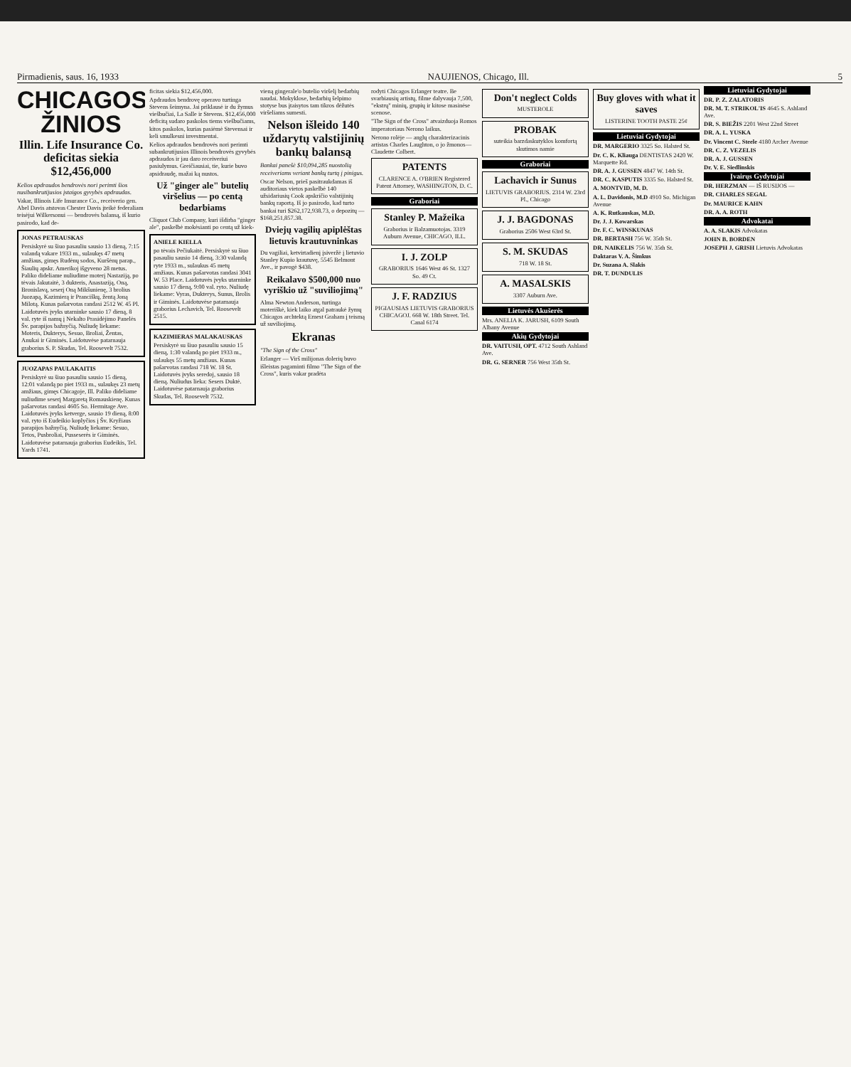Pirmadienis, saus. 16, 1933 NAUJIENOS, Chicago, Ill. 5
CHICAGOS ŽINIOS
Illin. Life Insurance Co. deficitas siekia $12,456,000
Kelios apdraudos bendrovės nori perimti šios nusibankrutijusios įstaigos gyvybės apdraudas.
Vakar, Illinois Life Insurance Co., receiverio gen. Abel Davis atstovas Chester Davis įteikė federaliam teisėjui Wilkersonui — bendrovės balansą, iš kurio pasirodo, kad de-
JONAS PETRAUSKAS
Persiskyrė su šiuo pasauliu sausio 13 dieną, 7:15 valandą vakare 1933 m., sulaukęs 47 metų amžiaus, gimęs Rudėnų sodos, Kuršėnų parap., Šiaulių apskr. Amerikoj išgyveno 28 metus. Paliko dideliame nuliudime moterį Nastaziją, po tėvais Jakutaitė, 3 dukteris, Anastaziją, Oną, Bronislavą, seserį Oną Mikšunienę, 3 brolius Juozapą, Kazimierą ir Pranciškų, žentą Joną Milotą. Kunas pašarvotas randasi 2512 W. 45 Pl. Laidotuvės įvyks utarninke sausio 17 dieną, 8 val. ryte iš namų į Nekalto Prasidėjimo Panelės Šv. parapijos bažnyčią. Nuliudę liekame: Moteris, Dukterys, Sesuo, Broliai, Žentas, Anukai ir Giminės. Laidotuvėse patarnauja graborius S. P. Skudas, Tel. Roosevelt 7532.
JUOZAPAS PAULAKAITIS
Persiskyrė su šiuo pasauliu sausio 15 dieną, 12:01 valandą po piet 1933 m., sulaukęs 23 metų amžiaus, gimęs Chicagoje, Ill. Paliko dideliame nuliudime seserį Margaretą Romauskienę. Kunas pašarvotas randasi 4605 So. Hermitage Ave. Laidotuvės įvyks ketverge, sausio 19 dieną, 8:00 val. ryto iš Eudeikio koplyčios į Šv. Kryžiaus parapijos bažnyčią. Nuliudę liekame: Sesuo, Tetos, Pusbroliai, Pusseserės ir Giminės. Laidotuvėse patarnauja graborius Eudeikis, Tel. Yards 1741.
ficitas siekia $12,456,000.
Apdraudos bendrovę operavo turtinga Stevens šeimyna. Jai priklausė ir du žymus viešbučiai, La Salle ir Stevens. $12,456,000 deficitą sudaro paskolos tiems viešbučiams, kitos paskolos, kurias pasiėmė Stevensai ir keli smulkesni investmentai.
Kelios apdraudos bendrovės nori perimti subankrutijusios Illinois bendrovės gyvybės apdraudos ir jau daro receiveriui pasiulymus. Greičiausiai, tie, kurie buvo apsidraudę, mažai ką nustos.
Už "ginger ale" butelių viršelius — po centą bedarbiams
Cliquot Club Company, kuri išdirba "ginger ale", paskelbė mokėsianti po centą už kiek-
ANIELE KIELLA
po tėvais Pečiukaitė. Persiskyrė su šiuo pasauliu sausio 14 dieną, 3:30 valandą ryte 1933 m., sulaukus 45 metų amžiaus. Kunas pašarvotas randasi 3041 W. 53 Place. Laidotuvės įvyks utarninke sausio 17 dieną, 9:00 val. ryto. Nuliudę liekame: Vyras, Dukterys, Sunus, Brolis ir Giminės. Laidotuvėse patarnauja graborius Lechavich, Tel. Roosevelt 2515.
KAZIMIERAS MALAKAUSKAS
Persiskyrė su šiuo pasauliu sausio 15 dieną, 1:30 valandą po piet 1933 m., sulaukęs 55 metų amžiaus. Kunas pašarvotas randasi 718 W. 18 St. Laidotuvės įvyks seredoj, sausio 18 dieną. Nuliudus lieka: Sesers Duktė. Laidotuvėse patarnauja graborius Skudas, Tel. Roosevelt 7532.
vieną gingerale'o butelio viršelį bedarbių naudai. Mokyklose, bedarbių šelpimo stotyse bus įtaisytos tam tikros dėžutės viršeliams sumesti.
Nelson išleido 140 uždarytų valstijinių bankų balansą
Bankai panešė $10,094,285 nuostolių receiveriams veriant bankų turtą į pinigus.
Oscar Nelson, prieš pasitraukdamas iš auditoriaus vietos paskelbė 140 užsidariusių Cook apskričio valstijinių bankų raportą. Iš jo pasirodo, kad turto bankai turi $262,172,938.73, o depozitų — $168,251,857.38.
Dviejų vagilių apiplėštas lietuvis krautuvninkas
Du vagiliai, ketvirtadienį įsiveržė į lietuvio Stanley Kupio krautuvę, 5545 Belmont Ave., ir pavogė $438.
Reikalavo $500,000 nuo vyriškio už "suviliojimą"
Alma Newton Anderson, turtinga moteriškė, kiek laiko atgal patraukė žymų Chicagos archtektą Ernest Graham į teismą už suviliojimą.
Ekranas
"The Sign of the Cross"
Erlanger — Virš milijonas dolerių buvo išleistas pagaminti filmo "The Sign of the Cross", kuris vakar pradėta
rodyti Chicagos Erlanger teatre. Be svarbiausių artistų, filme dalyvauja 7,500, "ekstrų" minių, grupių ir kitose masinėse scenose.
"The Sign of the Cross" atvaizduoja Romos imperatoriaus Nerono laikus.
Nerono rolėje — anglų charakterizacinis artistas Charles Laughton, o jo žmonos—Claudette Colbert.
PATENTS
CLARENCE A. O'BRIEN Registered Patent Attorney, WASHINGTON, D. C.
Graboriai
Stanley P. Mažeika
Graborius ir Balzamuotojas. 3319 Auburn Avenue, CHICAGO, ILL.
I. J. ZOLP
GRABORIUS 1646 West 46 St. 1327 So. 49 Ct.
J. F. RADZIUS
PIGIAUSIAS LIETUVIS GRABORIUS CHICAGOJ. 668 W. 18th Street. Tel. Canal 6174
Don't neglect Colds
MUSTEROLE
PROBAK
suteikia barzdaskutyklos komfortą skutimos namie
Graboriai
Lachavich ir Sunus
LIETUVIS GRABORIUS. 2314 W. 23rd Pl., Chicago
J. J. BAGDONAS
Graborius 2506 West 63rd St.
S. M. SKUDAS
718 W. 18 St.
A. MASALSKIS
3307 Auburn Ave.
Lietuvės Akušerės
Mrs. ANELIA K. JARUSH, 6109 South Albany Avenue
Akių Gydytojai
DR. VAITUSH, OPT. 4712 South Ashland Ave.
DR. G. SERNER 756 West 35th St.
Buy gloves with what it saves
LISTERINE TOOTH PASTE 25¢
Lietuviai Gydytojai
DR. MARGERIO 3325 So. Halsted St.
Dr. C. K. Kliauga DENTISTAS 2420 W. Marquette Rd.
DR. A. J. GUSSEN 4847 W. 14th St.
DR. C. KASPUTIS 3335 So. Halsted St.
A. MONTVID, M. D.
A. L. Davidonis, M.D 4910 So. Michigan Avenue
A. K. Rutkauskas, M.D.
Dr. J. J. Kowarskas
Dr. F. C. WINSKUNAS
DR. BERTASH 756 W. 35th St.
DR. NAIKELIS 756 W. 35th St.
Daktaras V. A. Šimkus
Dr. Suzana A. Slakis
DR. T. DUNDULIS
Lietuviai Gydytojai
DR. P. Z. ZALATORIS
DR. M. T. STRIKOL'IS 4645 S. Ashland Ave.
DR. S. BIEŽIS 2201 West 22nd Street
DR. A. L. YUSKA
Dr. Vincent C. Steele 4180 Archer Avenue
DR. C. Z. VEZELIS
DR. A. J. GUSSEN
Dr. V. E. Siedlinskis
Įvairųs Gydytojai
DR. HERZMAN — IŠ RUSIJOS —
DR. CHARLES SEGAL
Dr. MAURICE KAHN
DR. A. A. ROTH
Advokatai
A. A. SLAKIS Advokatas
JOHN B. BORDEN
JOSEPH J. GRISH Lietuvis Advokatas